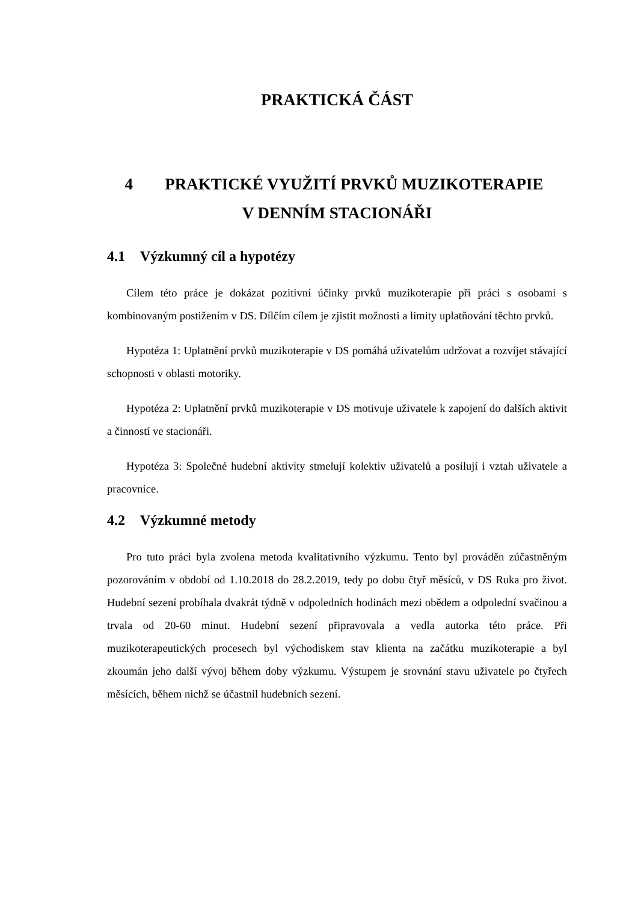PRAKTICKÁ ČÁST
4 PRAKTICKÉ VYUŽITÍ PRVKŮ MUZIKOTERAPIE
V DENNÍM STACIONÁŘI
4.1 Výzkumný cíl a hypotézy
Cílem této práce je dokázat pozitivní účinky prvků muzikoterapie při práci s osobami s kombinovaným postižením v DS. Dílčím cílem je zjistit možnosti a limity uplatňování těchto prvků.
Hypotéza 1: Uplatnění prvků muzikoterapie v DS pomáhá uživatelům udržovat a rozvíjet stávající schopnosti v oblasti motoriky.
Hypotéza 2: Uplatnění prvků muzikoterapie v DS motivuje uživatele k zapojení do dalších aktivit a činností ve stacionáři.
Hypotéza 3: Společné hudební aktivity stmelují kolektiv uživatelů a posilují i vztah uživatele a pracovnice.
4.2 Výzkumné metody
Pro tuto práci byla zvolena metoda kvalitativního výzkumu. Tento byl prováděn zúčastněným pozorováním v období od 1.10.2018 do 28.2.2019, tedy po dobu čtyř měsíců, v DS Ruka pro život. Hudební sezení probíhala dvakrát týdně v odpoledních hodinách mezi obědem a odpolední svačinou a trvala od 20-60 minut. Hudební sezení připravovala a vedla autorka této práce. Při muzikoterapeutických procesech byl východiskem stav klienta na začátku muzikoterapie a byl zkoumán jeho další vývoj během doby výzkumu. Výstupem je srovnání stavu uživatele po čtyřech měsících, během nichž se účastnil hudebních sezení.